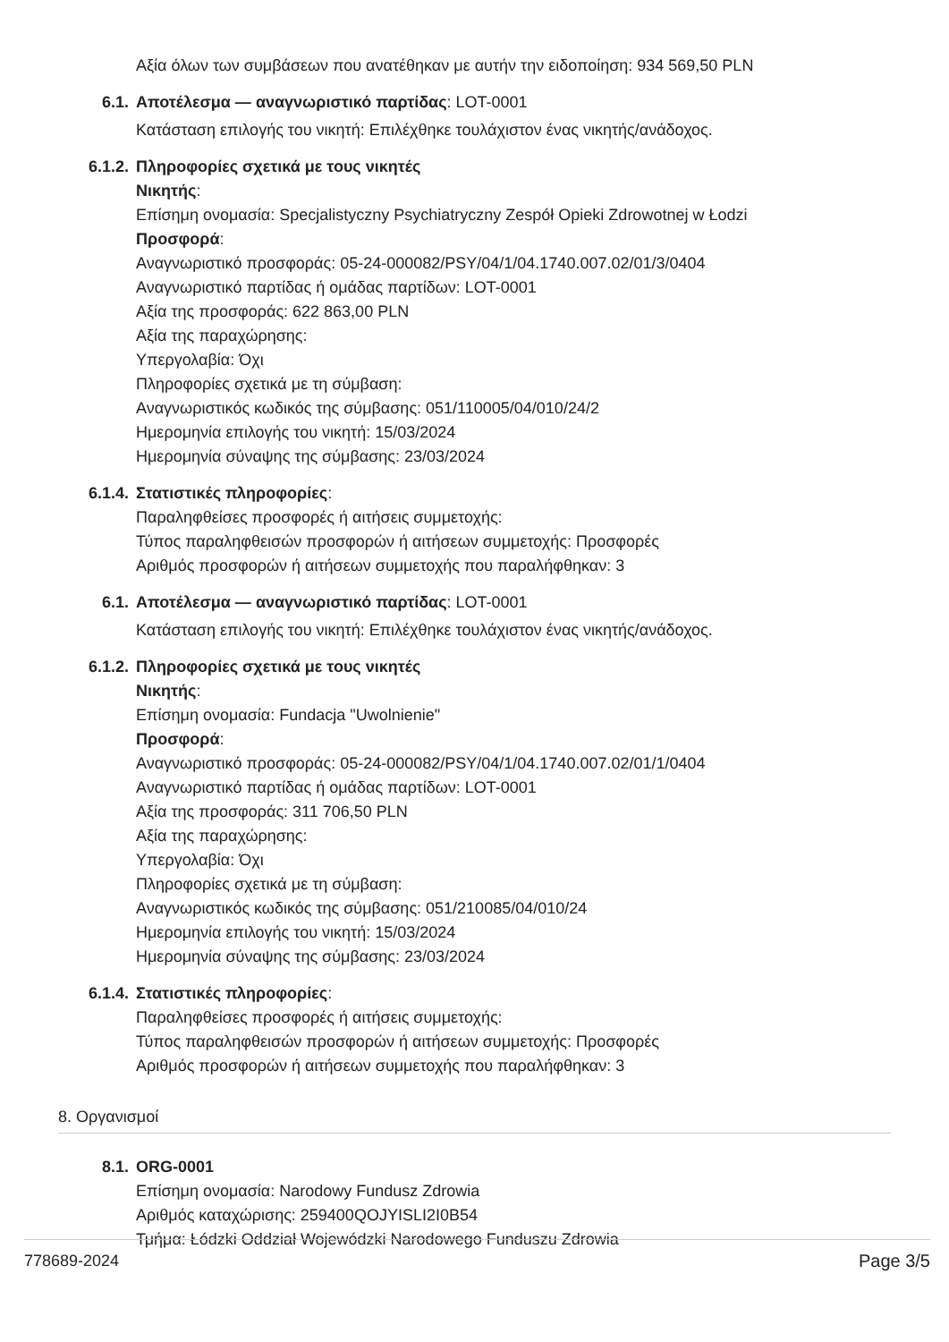Αξία όλων των συμβάσεων που ανατέθηκαν με αυτήν την ειδοποίηση: 934 569,50 PLN
6.1. Αποτέλεσμα — αναγνωριστικό παρτίδας: LOT-0001
Κατάσταση επιλογής του νικητή: Επιλέχθηκε τουλάχιστον ένας νικητής/ανάδοχος.
6.1.2. Πληροφορίες σχετικά με τους νικητές
Νικητής:
Επίσημη ονομασία: Specjalistyczny Psychiatryczny Zespół Opieki Zdrowotnej w Łodzi
Προσφορά:
Αναγνωριστικό προσφοράς: 05-24-000082/PSY/04/1/04.1740.007.02/01/3/0404
Αναγνωριστικό παρτίδας ή ομάδας παρτίδων: LOT-0001
Αξία της προσφοράς: 622 863,00 PLN
Αξία της παραχώρησης:
Υπεργολαβία: Όχι
Πληροφορίες σχετικά με τη σύμβαση:
Αναγνωριστικός κωδικός της σύμβασης: 051/110005/04/010/24/2
Ημερομηνία επιλογής του νικητή: 15/03/2024
Ημερομηνία σύναψης της σύμβασης: 23/03/2024
6.1.4. Στατιστικές πληροφορίες:
Παραληφθείσες προσφορές ή αιτήσεις συμμετοχής:
Τύπος παραληφθεισών προσφορών ή αιτήσεων συμμετοχής: Προσφορές
Αριθμός προσφορών ή αιτήσεων συμμετοχής που παραλήφθηκαν: 3
6.1. Αποτέλεσμα — αναγνωριστικό παρτίδας: LOT-0001
Κατάσταση επιλογής του νικητή: Επιλέχθηκε τουλάχιστον ένας νικητής/ανάδοχος.
6.1.2. Πληροφορίες σχετικά με τους νικητές
Νικητής:
Επίσημη ονομασία: Fundacja "Uwolnienie"
Προσφορά:
Αναγνωριστικό προσφοράς: 05-24-000082/PSY/04/1/04.1740.007.02/01/1/0404
Αναγνωριστικό παρτίδας ή ομάδας παρτίδων: LOT-0001
Αξία της προσφοράς: 311 706,50 PLN
Αξία της παραχώρησης:
Υπεργολαβία: Όχι
Πληροφορίες σχετικά με τη σύμβαση:
Αναγνωριστικός κωδικός της σύμβασης: 051/210085/04/010/24
Ημερομηνία επιλογής του νικητή: 15/03/2024
Ημερομηνία σύναψης της σύμβασης: 23/03/2024
6.1.4. Στατιστικές πληροφορίες:
Παραληφθείσες προσφορές ή αιτήσεις συμμετοχής:
Τύπος παραληφθεισών προσφορών ή αιτήσεων συμμετοχής: Προσφορές
Αριθμός προσφορών ή αιτήσεων συμμετοχής που παραλήφθηκαν: 3
8. Οργανισμοί
8.1. ORG-0001
Επίσημη ονομασία: Narodowy Fundusz Zdrowia
Αριθμός καταχώρισης: 259400QOJYISLI2I0B54
Τμήμα: Łódzki Oddział Wojewódzki Narodowego Funduszu Zdrowia
778689-2024 Page 3/5